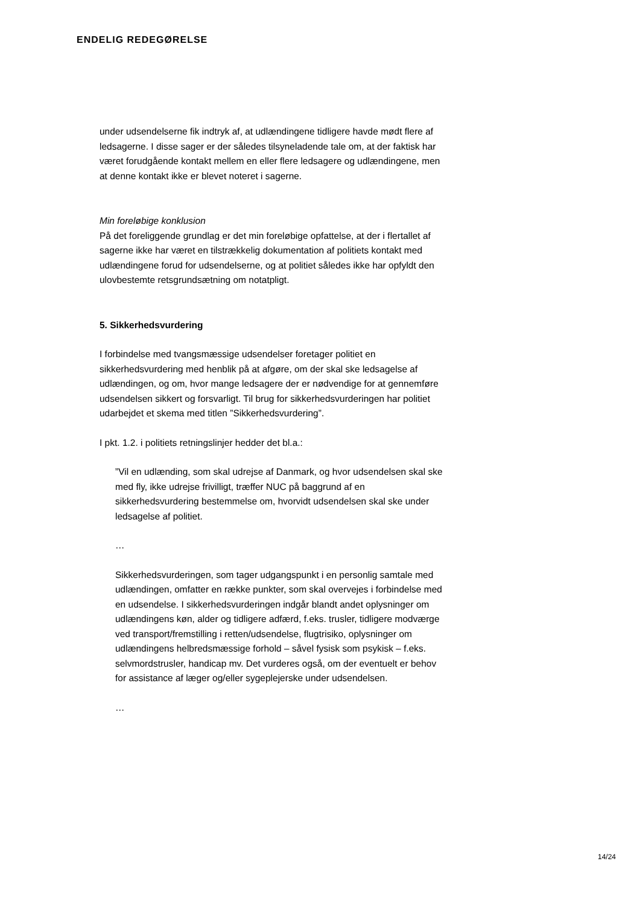ENDELIG REDEGØRELSE
under udsendelserne fik indtryk af, at udlændingene tidligere havde mødt flere af ledsagerne. I disse sager er der således tilsyneladende tale om, at der faktisk har været forudgående kontakt mellem en eller flere ledsagere og udlændingene, men at denne kontakt ikke er blevet noteret i sagerne.
Min foreløbige konklusion
På det foreliggende grundlag er det min foreløbige opfattelse, at der i flertallet af sagerne ikke har været en tilstrækkelig dokumentation af politiets kontakt med udlændingene forud for udsendelserne, og at politiet således ikke har opfyldt den ulovbestemte retsgrundsætning om notatpligt.
5. Sikkerhedsvurdering
I forbindelse med tvangsmæssige udsendelser foretager politiet en sikkerhedsvurdering med henblik på at afgøre, om der skal ske ledsagelse af udlændingen, og om, hvor mange ledsagere der er nødvendige for at gennemføre udsendelsen sikkert og forsvarligt. Til brug for sikkerhedsvurderingen har politiet udarbejdet et skema med titlen ”Sikkerhedsvurdering”.
I pkt. 1.2. i politiets retningslinjer hedder det bl.a.:
”Vil en udlænding, som skal udrejse af Danmark, og hvor udsendelsen skal ske med fly, ikke udrejse frivilligt, træffer NUC på baggrund af en sikkerhedsvurdering bestemmelse om, hvorvidt udsendelsen skal ske under ledsagelse af politiet.
…
Sikkerhedsvurderingen, som tager udgangspunkt i en personlig samtale med udlændingen, omfatter en række punkter, som skal overvejes i forbindelse med en udsendelse. I sikkerhedsvurderingen indgår blandt andet oplysninger om udlændingens køn, alder og tidligere adfærd, f.eks. trusler, tidligere modværge ved transport/fremstilling i retten/udsendelse, flugtrisiko, oplysninger om udlændingens helbredsmæssige forhold – såvel fysisk som psykisk – f.eks. selvmordstrusler, handicap mv. Det vurderes også, om der eventuelt er behov for assistance af læger og/eller sygeplejerske under udsendelsen.
…
14/24